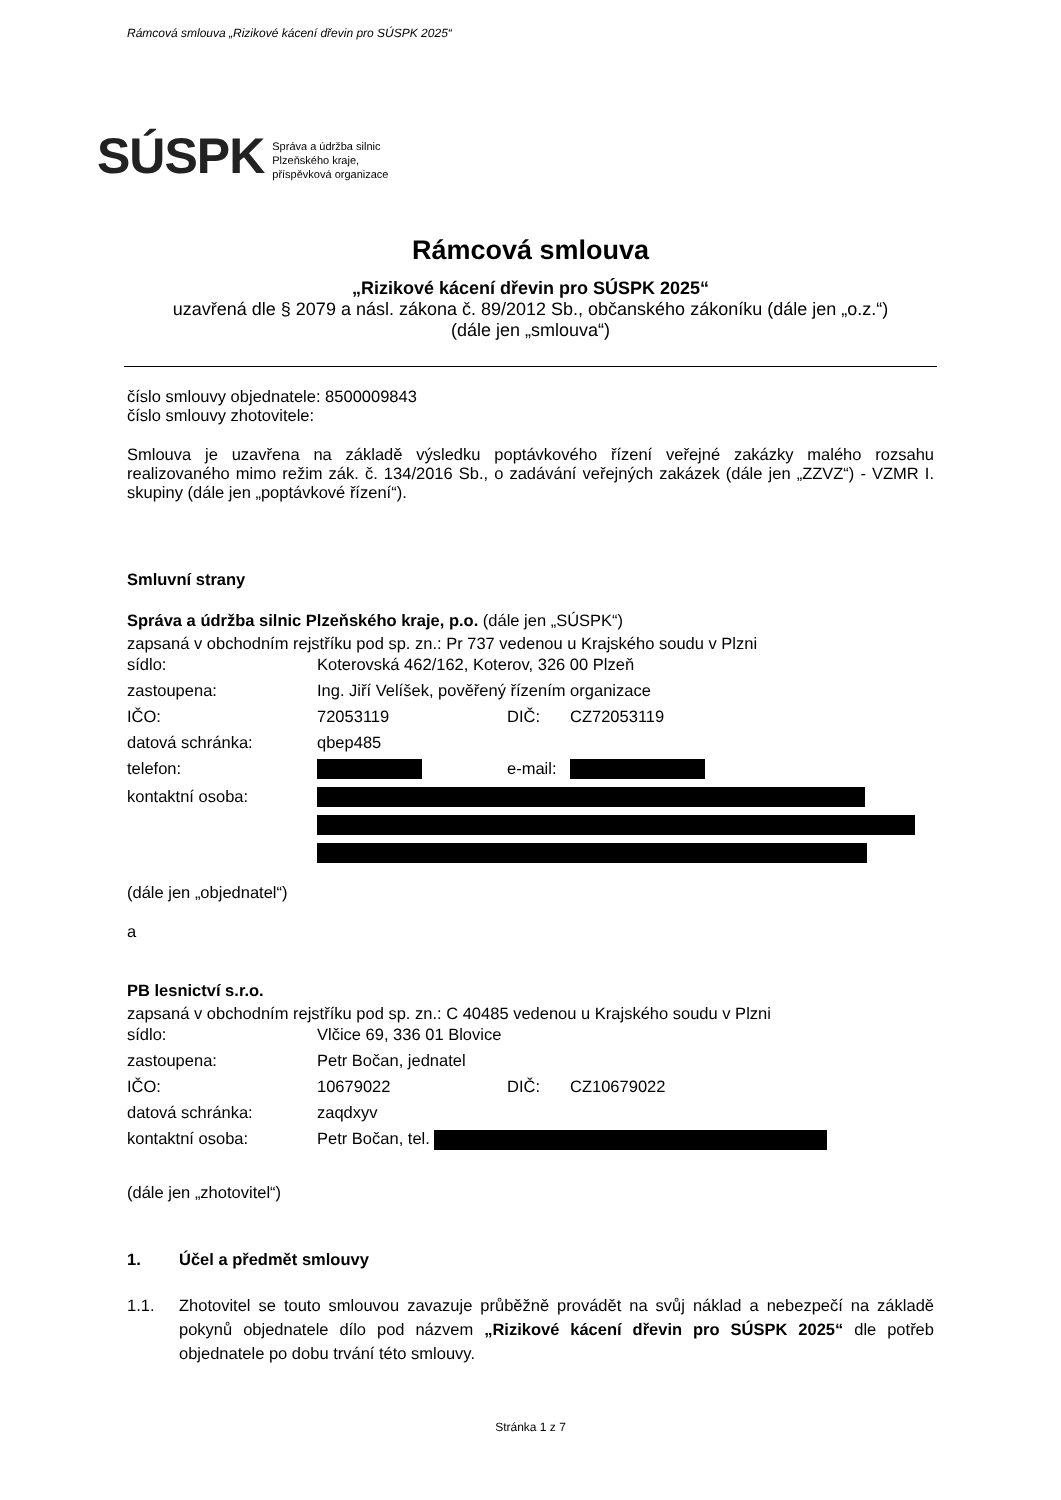Rámcová smlouva „Rizikové kácení dřevin pro SÚSPK 2025“
SÚSPK Správa a údržba silnic
Plzeňského kraje,
příspěvková organizace
Rámcová smlouva
„Rizikové kácení dřevin pro SÚSPK 2025“
uzavřená dle § 2079 a násl. zákona č. 89/2012 Sb., občanského zákoníku (dále jen „o.z.“)
(dále jen „smlouva“)
číslo smlouvy objednatele: 8500009843
číslo smlouvy zhotovitele:
Smlouva je uzavřena na základě výsledku poptávkového řízení veřejné zakázky malého rozsahu realizovaného mimo režim zák. č. 134/2016 Sb., o zadávání veřejných zakázek (dále jen „ZZVZ“) - VZMR I. skupiny (dále jen „poptávkové řízení“).
Smluvní strany
Správa a údržba silnic Plzeňského kraje, p.o. (dále jen „SÚSPK“)
zapsaná v obchodním rejstříku pod sp. zn.: Pr 737 vedenou u Krajského soudu v Plzni
| sídlo: | Koterovská 462/162, Koterov, 326 00 Plzeň | | |
| zastoupena: | Ing. Jiří Velíšek, pověřený řízením organizace | | |
| IČO: | 72053119 | DIČ: | CZ72053119 |
| datová schránka: | qbep485 | | |
| telefon: | | e-mail: | |
| kontaktní osoba: | | | |
(dále jen „objednatel“)
a
PB lesnictví s.r.o.
zapsaná v obchodním rejstříku pod sp. zn.: C 40485 vedenou u Krajského soudu v Plzni
| sídlo: | Vlčice 69, 336 01 Blovice | | |
| zastoupena: | Petr Bočan, jednatel | | |
| IČO: | 10679022 | DIČ: | CZ10679022 |
| datová schránka: | zaqdxyv | | |
| kontaktní osoba: | Petr Bočan, tel. | | |
(dále jen „zhotovitel“)
1. Účel a předmět smlouvy
1.1. Zhotovitel se touto smlouvou zavazuje průběžně provádět na svůj náklad a nebezpečí na základě pokynů objednatele dílo pod názvem „Rizikové kácení dřevin pro SÚSPK 2025“ dle potřeb objednatele po dobu trvání této smlouvy.
Stránka 1 z 7